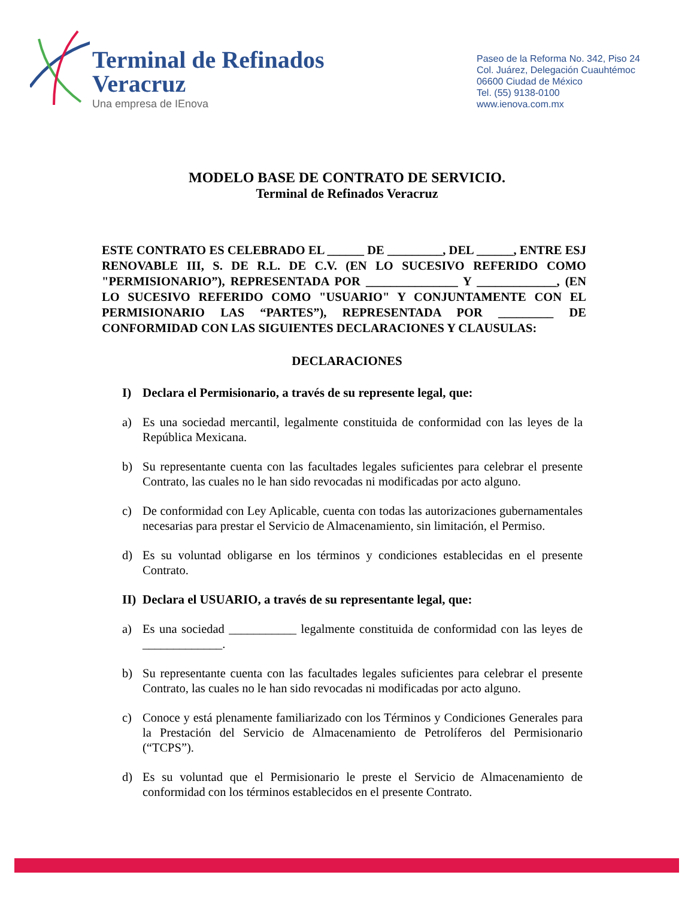Terminal de Refinados
Veracruz
Una empresa de IEnova
Paseo de la Reforma No. 342, Piso 24
Col. Juárez, Delegación Cuauhtémoc
06600 Ciudad de México
Tel. (55) 9138-0100
www.ienova.com.mx
MODELO BASE DE CONTRATO DE SERVICIO.
Terminal de Refinados Veracruz
ESTE CONTRATO ES CELEBRADO EL ______ DE _________, DEL ______, ENTRE ESJ RENOVABLE III, S. DE R.L. DE C.V. (EN LO SUCESIVO REFERIDO COMO "PERMISIONARIO”), REPRESENTADA POR _______________ Y _____________, (EN LO SUCESIVO REFERIDO COMO "USUARIO" Y CONJUNTAMENTE CON EL PERMISIONARIO LAS “PARTES”), REPRESENTADA POR _________ DE CONFORMIDAD CON LAS SIGUIENTES DECLARACIONES Y CLAUSULAS:
DECLARACIONES
I) Declara el Permisionario, a través de su represente legal, que:
a) Es una sociedad mercantil, legalmente constituida de conformidad con las leyes de la República Mexicana.
b) Su representante cuenta con las facultades legales suficientes para celebrar el presente Contrato, las cuales no le han sido revocadas ni modificadas por acto alguno.
c) De conformidad con Ley Aplicable, cuenta con todas las autorizaciones gubernamentales necesarias para prestar el Servicio de Almacenamiento, sin limitación, el Permiso.
d) Es su voluntad obligarse en los términos y condiciones establecidas en el presente Contrato.
II) Declara el USUARIO, a través de su representante legal, que:
a) Es una sociedad ___________ legalmente constituida de conformidad con las leyes de _____________.
b) Su representante cuenta con las facultades legales suficientes para celebrar el presente Contrato, las cuales no le han sido revocadas ni modificadas por acto alguno.
c) Conoce y está plenamente familiarizado con los Términos y Condiciones Generales para la Prestación del Servicio de Almacenamiento de Petrolíferos del Permisionario (“TCPS”).
d) Es su voluntad que el Permisionario le preste el Servicio de Almacenamiento de conformidad con los términos establecidos en el presente Contrato.